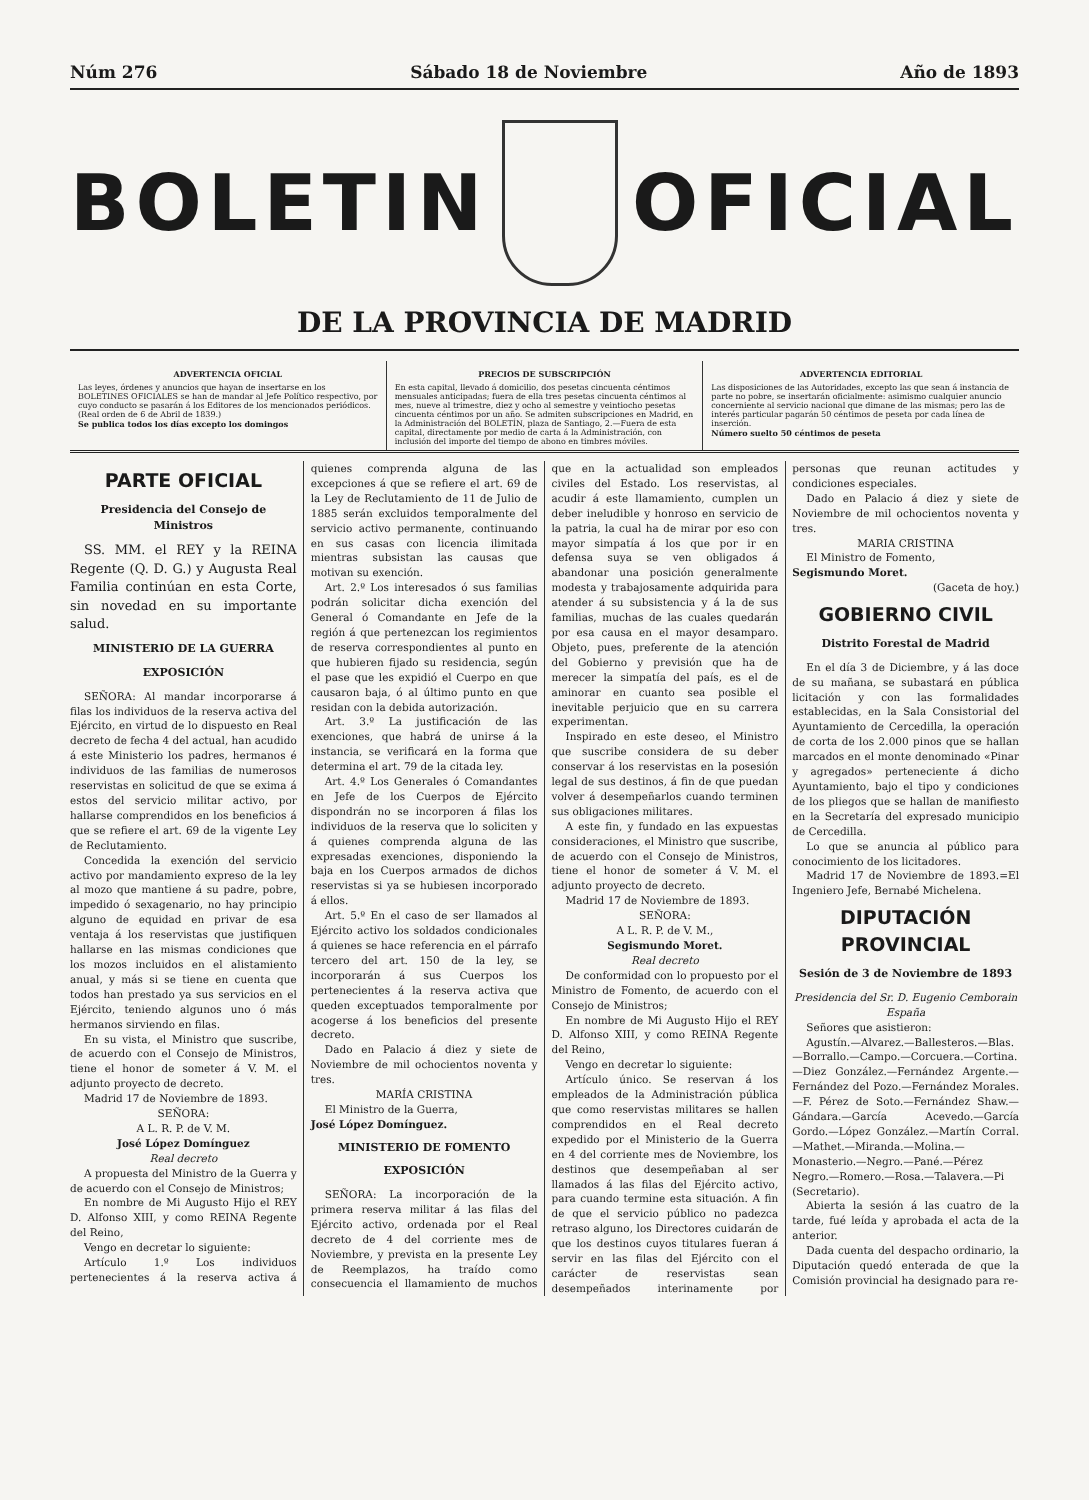Núm 276 Sábado 18 de Noviembre Año de 1893
BOLETIN OFICIAL
DE LA PROVINCIA DE MADRID
ADVERTENCIA OFICIAL
Las leyes, órdenes y anuncios que hayan de insertarse en los BOLETINES OFICIALES se han de mandar al Jefe Político respectivo, por cuyo conducto se pasarán á los Editores de los mencionados periódicos. (Real orden de 6 de Abril de 1839.)
Se publica todos los días excepto los domingos
PRECIOS DE SUBSCRIPCIÓN
En esta capital, llevado á domicilio, dos pesetas cincuenta céntimos mensuales anticipadas; fuera de ella tres pesetas cincuenta céntimos al mes, nueve al trimestre, diez y ocho al semestre y veintiocho pesetas cincuenta céntimos por un año. Se admiten subscripciones en Madrid, en la Administración del BOLETÍN, plaza de Santiago, 2.—Fuera de esta capital, directamente por medio de carta á la Administración, con inclusión del importe del tiempo de abono en timbres móviles.
ADVERTENCIA EDITORIAL
Las disposiciones de las Autoridades, excepto las que sean á instancia de parte no pobre, se insertarán oficialmente: asimismo cualquier anuncio concerniente al servicio nacional que dimane de las mismas; pero las de interés particular pagarán 50 céntimos de peseta por cada línea de inserción.
Número suelto 50 céntimos de peseta
PARTE OFICIAL
Presidencia del Consejo de Ministros
SS. MM. el REY y la REINA Regente (Q. D. G.) y Augusta Real Familia continúan en esta Corte, sin novedad en su importante salud.
MINISTERIO DE LA GUERRA
EXPOSICIÓN
SEÑORA: Al mandar incorporarse á filas los individuos de la reserva activa del Ejército, en virtud de lo dispuesto en Real decreto de fecha 4 del actual, han acudido á este Ministerio los padres, hermanos é individuos de las familias de numerosos reservistas en solicitud de que se exima á estos del servicio militar activo, por hallarse comprendidos en los beneficios á que se refiere el art. 69 de la vigente Ley de Reclutamiento.
Concedida la exención del servicio activo por mandamiento expreso de la ley al mozo que mantiene á su padre, pobre, impedido ó sexagenario, no hay principio alguno de equidad en privar de esa ventaja á los reservistas que justifiquen hallarse en las mismas condiciones que los mozos incluidos en el alistamiento anual, y más si se tiene en cuenta que todos han prestado ya sus servicios en el Ejército, teniendo algunos uno ó más hermanos sirviendo en filas.
En su vista, el Ministro que suscribe, de acuerdo con el Consejo de Ministros, tiene el honor de someter á V. M. el adjunto proyecto de decreto.
Madrid 17 de Noviembre de 1893.
SEÑORA:
A L. R. P. de V. M.
José López Domínguez
Real decreto
A propuesta del Ministro de la Guerra y de acuerdo con el Consejo de Ministros;
En nombre de Mi Augusto Hijo el REY D. Alfonso XIII, y como REINA Regente del Reino,
Vengo en decretar lo siguiente:
Artículo 1.º Los individuos pertenecientes á la reserva activa á quienes comprenda alguna de las excepciones á que se refiere el art. 69 de la Ley de Reclutamiento de 11 de Julio de 1885 serán excluidos temporalmente del servicio activo permanente, continuando en sus casas con licencia ilimitada mientras subsistan las causas que motivan su exención.
Art. 2.º Los interesados ó sus familias podrán solicitar dicha exención del General ó Comandante en Jefe de la región á que pertenezcan los regimientos de reserva correspondientes al punto en que hubieren fijado su residencia, según el pase que les expidió el Cuerpo en que causaron baja, ó al último punto en que residan con la debida autorización.
Art. 3.º La justificación de las exenciones, que habrá de unirse á la instancia, se verificará en la forma que determina el art. 79 de la citada ley.
Art. 4.º Los Generales ó Comandantes en Jefe de los Cuerpos de Ejército dispondrán no se incorporen á filas los individuos de la reserva que lo soliciten y á quienes comprenda alguna de las expresadas exenciones, disponiendo la baja en los Cuerpos armados de dichos reservistas si ya se hubiesen incorporado á ellos.
Art. 5.º En el caso de ser llamados al Ejército activo los soldados condicionales á quienes se hace referencia en el párrafo tercero del art. 150 de la ley, se incorporarán á sus Cuerpos los pertenecientes á la reserva activa que queden exceptuados temporalmente por acogerse á los beneficios del presente decreto.
Dado en Palacio á diez y siete de Noviembre de mil ochocientos noventa y tres.
MARÍA CRISTINA
El Ministro de la Guerra,
José López Domínguez.
MINISTERIO DE FOMENTO
EXPOSICIÓN
SEÑORA: La incorporación de la primera reserva militar á las filas del Ejército activo, ordenada por el Real decreto de 4 del corriente mes de Noviembre, y prevista en la presente Ley de Reemplazos, ha traído como consecuencia el llamamiento de muchos que en la actualidad son empleados civiles del Estado. Los reservistas, al acudir á este llamamiento, cumplen un deber ineludible y honroso en servicio de la patria, la cual ha de mirar por eso con mayor simpatía á los que por ir en defensa suya se ven obligados á abandonar una posición generalmente modesta y trabajosamente adquirida para atender á su subsistencia y á la de sus familias, muchas de las cuales quedarán por esa causa en el mayor desamparo. Objeto, pues, preferente de la atención del Gobierno y previsión que ha de merecer la simpatía del país, es el de aminorar en cuanto sea posible el inevitable perjuicio que en su carrera experimentan.
Inspirado en este deseo, el Ministro que suscribe considera de su deber conservar á los reservistas en la posesión legal de sus destinos, á fin de que puedan volver á desempeñarlos cuando terminen sus obligaciones militares.
A este fin, y fundado en las expuestas consideraciones, el Ministro que suscribe, de acuerdo con el Consejo de Ministros, tiene el honor de someter á V. M. el adjunto proyecto de decreto.
Madrid 17 de Noviembre de 1893.
SEÑORA:
A L. R. P. de V. M.,
Segismundo Moret.
Real decreto
De conformidad con lo propuesto por el Ministro de Fomento, de acuerdo con el Consejo de Ministros;
En nombre de Mi Augusto Hijo el REY D. Alfonso XIII, y como REINA Regente del Reino,
Vengo en decretar lo siguiente:
Artículo único. Se reservan á los empleados de la Administración pública que como reservistas militares se hallen comprendidos en el Real decreto expedido por el Ministerio de la Guerra en 4 del corriente mes de Noviembre, los destinos que desempeñaban al ser llamados á las filas del Ejército activo, para cuando termine esta situación. A fin de que el servicio público no padezca retraso alguno, los Directores cuidarán de que los destinos cuyos titulares fueran á servir en las filas del Ejército con el carácter de reservistas sean desempeñados interinamente por personas que reunan actitudes y condiciones especiales.
Dado en Palacio á diez y siete de Noviembre de mil ochocientos noventa y tres.
MARIA CRISTINA
El Ministro de Fomento,
Segismundo Moret.
(Gaceta de hoy.)
GOBIERNO CIVIL
Distrito Forestal de Madrid
En el día 3 de Diciembre, y á las doce de su mañana, se subastará en pública licitación y con las formalidades establecidas, en la Sala Consistorial del Ayuntamiento de Cercedilla, la operación de corta de los 2.000 pinos que se hallan marcados en el monte denominado «Pinar y agregados» perteneciente á dicho Ayuntamiento, bajo el tipo y condiciones de los pliegos que se hallan de manifiesto en la Secretaría del expresado municipio de Cercedilla.
Lo que se anuncia al público para conocimiento de los licitadores.
Madrid 17 de Noviembre de 1893.=El Ingeniero Jefe, Bernabé Michelena.
DIPUTACIÓN PROVINCIAL
Sesión de 3 de Noviembre de 1893
Presidencia del Sr. D. Eugenio Cemborain España
Señores que asistieron:
Agustín.—Alvarez.—Ballesteros.—Blas.—Borrallo.—Campo.—Corcuera.—Cortina.—Diez González.—Fernández Argente.—Fernández del Pozo.—Fernández Morales.—F. Pérez de Soto.—Fernández Shaw.—Gándara.—García Acevedo.—García Gordo.—López González.—Martín Corral.—Mathet.—Miranda.—Molina.—Monasterio.—Negro.—Pané.—Pérez Negro.—Romero.—Rosa.—Talavera.—Pi (Secretario).
Abierta la sesión á las cuatro de la tarde, fué leída y aprobada el acta de la anterior.
Dada cuenta del despacho ordinario, la Diputación quedó enterada de que la Comisión provincial ha designado para re-